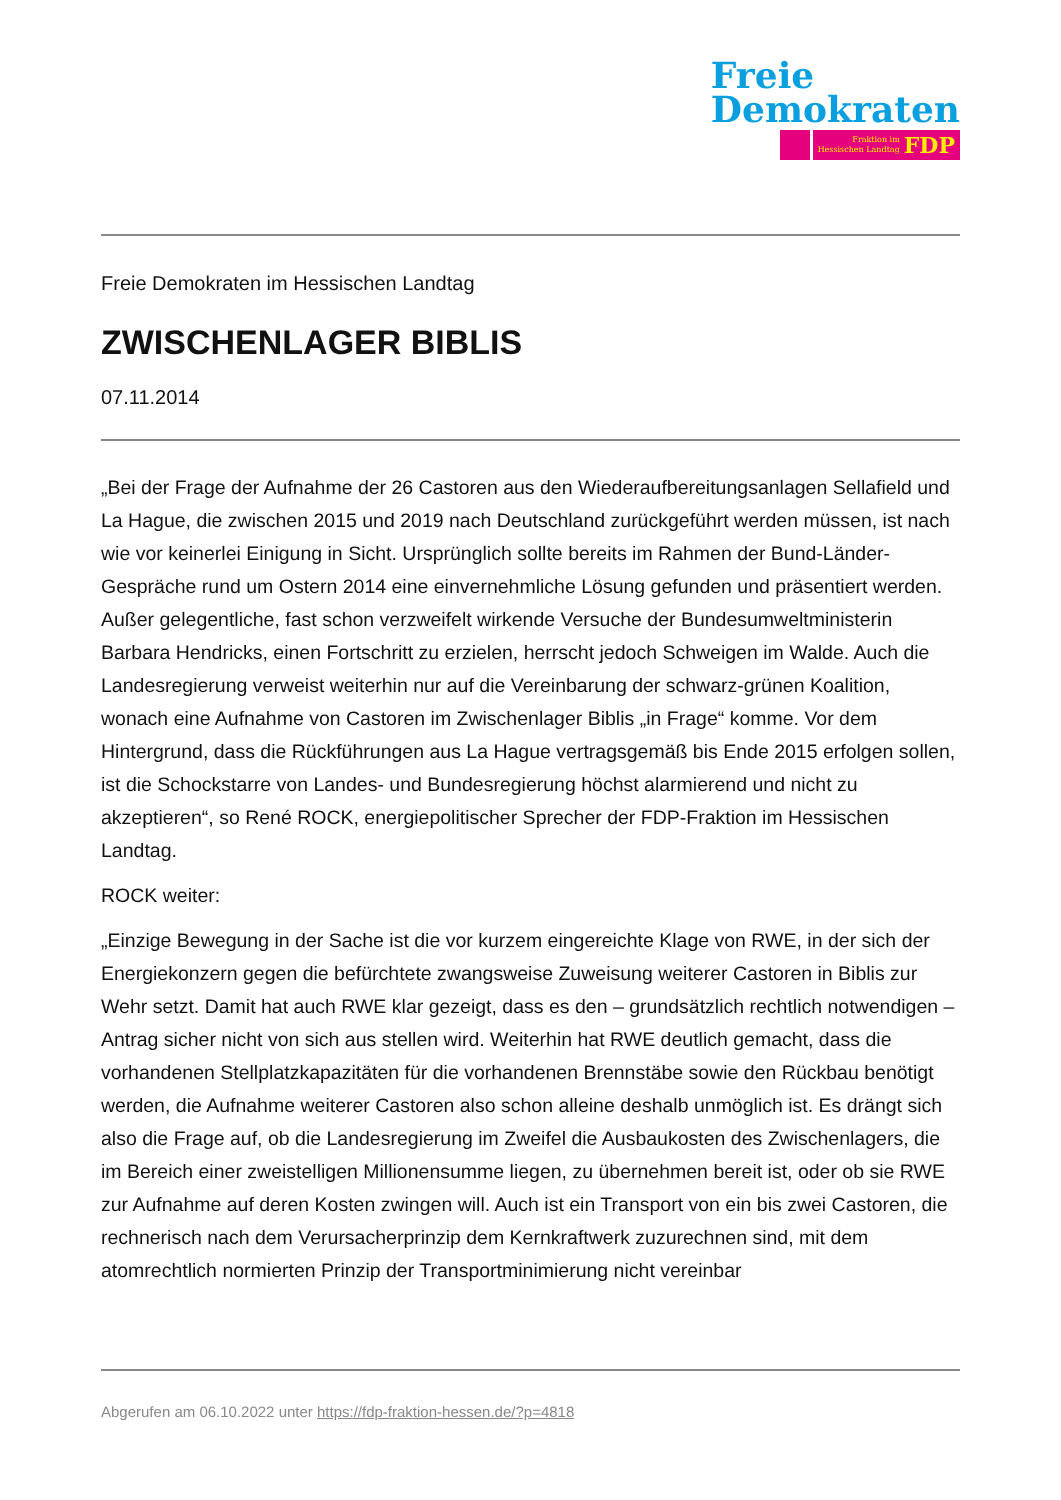Freie
Demokraten
Fraktion im
Hessischen Landtag FDP
Freie Demokraten im Hessischen Landtag
ZWISCHENLAGER BIBLIS
07.11.2014
„Bei der Frage der Aufnahme der 26 Castoren aus den Wiederaufbereitungsanlagen Sellafield und La Hague, die zwischen 2015 und 2019 nach Deutschland zurückgeführt werden müssen, ist nach wie vor keinerlei Einigung in Sicht. Ursprünglich sollte bereits im Rahmen der Bund-Länder-Gespräche rund um Ostern 2014 eine einvernehmliche Lösung gefunden und präsentiert werden. Außer gelegentliche, fast schon verzweifelt wirkende Versuche der Bundesumweltministerin Barbara Hendricks, einen Fortschritt zu erzielen, herrscht jedoch Schweigen im Walde. Auch die Landesregierung verweist weiterhin nur auf die Vereinbarung der schwarz-grünen Koalition, wonach eine Aufnahme von Castoren im Zwischenlager Biblis „in Frage“ komme. Vor dem Hintergrund, dass die Rückführungen aus La Hague vertragsgemäß bis Ende 2015 erfolgen sollen, ist die Schockstarre von Landes- und Bundesregierung höchst alarmierend und nicht zu akzeptieren“, so René ROCK, energiepolitischer Sprecher der FDP-Fraktion im Hessischen Landtag.
ROCK weiter:
„Einzige Bewegung in der Sache ist die vor kurzem eingereichte Klage von RWE, in der sich der Energiekonzern gegen die befürchtete zwangsweise Zuweisung weiterer Castoren in Biblis zur Wehr setzt. Damit hat auch RWE klar gezeigt, dass es den – grundsätzlich rechtlich notwendigen – Antrag sicher nicht von sich aus stellen wird. Weiterhin hat RWE deutlich gemacht, dass die vorhandenen Stellplatzkapazitäten für die vorhandenen Brennstäbe sowie den Rückbau benötigt werden, die Aufnahme weiterer Castoren also schon alleine deshalb unmöglich ist. Es drängt sich also die Frage auf, ob die Landesregierung im Zweifel die Ausbaukosten des Zwischenlagers, die im Bereich einer zweistelligen Millionensumme liegen, zu übernehmen bereit ist, oder ob sie RWE zur Aufnahme auf deren Kosten zwingen will. Auch ist ein Transport von ein bis zwei Castoren, die rechnerisch nach dem Verursacherprinzip dem Kernkraftwerk zuzurechnen sind, mit dem atomrechtlich normierten Prinzip der Transportminimierung nicht vereinbar
Abgerufen am 06.10.2022 unter https://fdp-fraktion-hessen.de/?p=4818